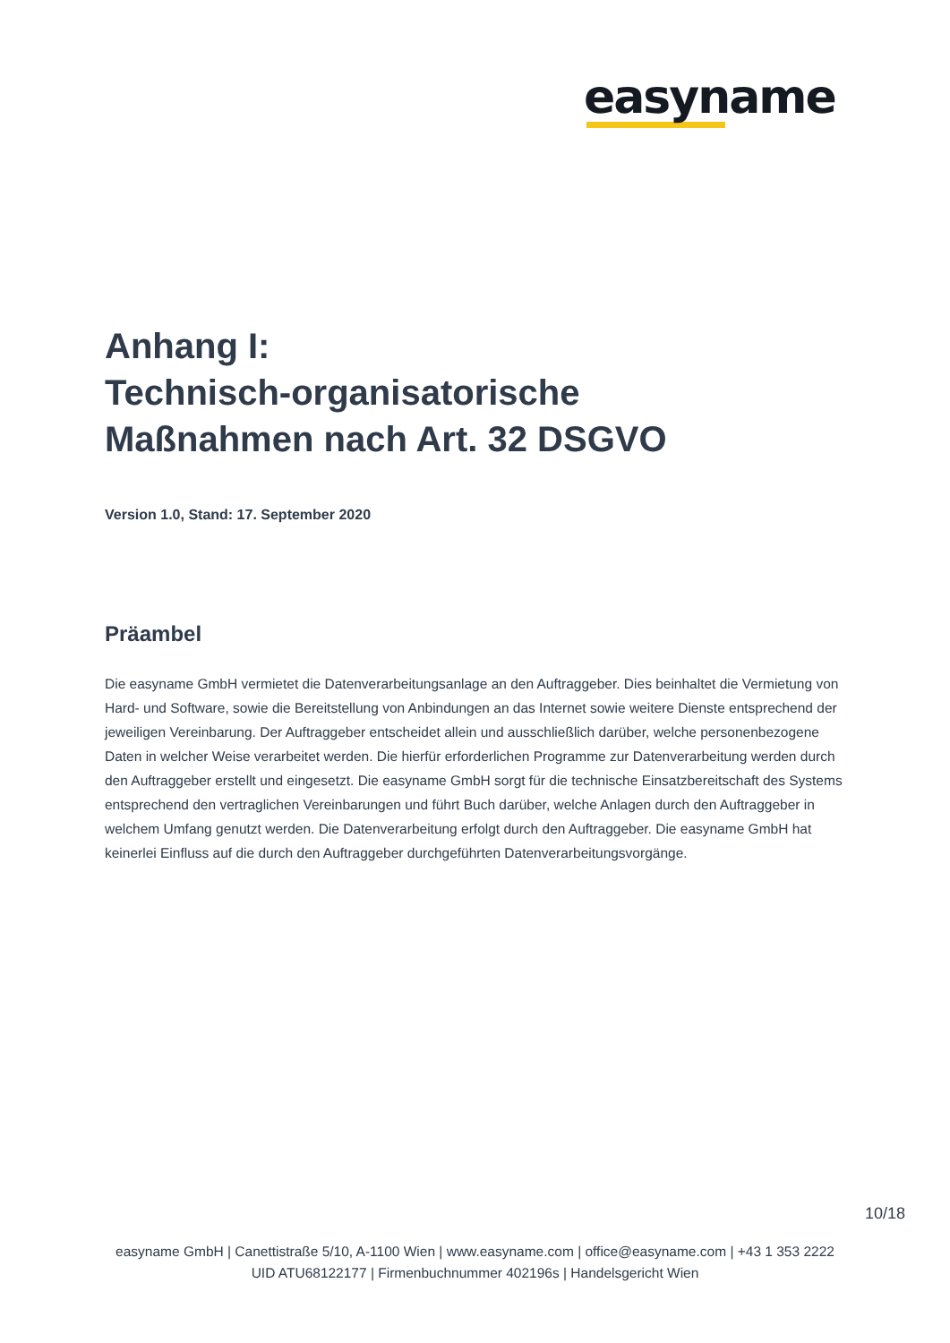easyname
Anhang I:
Technisch-organisatorische
Maßnahmen nach Art. 32 DSGVO
Version 1.0, Stand: 17. September 2020
Präambel
Die easyname GmbH vermietet die Datenverarbeitungsanlage an den Auftraggeber. Dies beinhaltet die Vermietung von Hard- und Software, sowie die Bereitstellung von Anbindungen an das Internet sowie weitere Dienste entsprechend der jeweiligen Vereinbarung. Der Auftraggeber entscheidet allein und ausschließlich darüber, welche personenbezogene Daten in welcher Weise verarbeitet werden. Die hierfür erforderlichen Programme zur Datenverarbeitung werden durch den Auftraggeber erstellt und eingesetzt. Die easyname GmbH sorgt für die technische Einsatzbereitschaft des Systems entsprechend den vertraglichen Vereinbarungen und führt Buch darüber, welche Anlagen durch den Auftraggeber in welchem Umfang genutzt werden. Die Datenverarbeitung erfolgt durch den Auftraggeber. Die easyname GmbH hat keinerlei Einfluss auf die durch den Auftraggeber durchgeführten Datenverarbeitungsvorgänge.
10/18
easyname GmbH | Canettistraße 5/10, A-1100 Wien | www.easyname.com | office@easyname.com | +43 1 353 2222
UID ATU68122177 | Firmenbuchnummer 402196s | Handelsgericht Wien